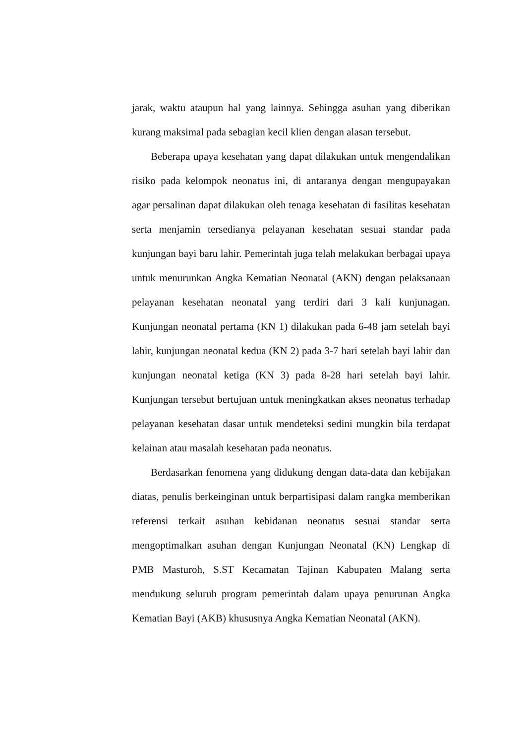jarak, waktu ataupun hal yang lainnya. Sehingga asuhan yang diberikan kurang maksimal pada sebagian kecil klien dengan alasan tersebut.
Beberapa upaya kesehatan yang dapat dilakukan untuk mengendalikan risiko pada kelompok neonatus ini, di antaranya dengan mengupayakan agar persalinan dapat dilakukan oleh tenaga kesehatan di fasilitas kesehatan serta menjamin tersedianya pelayanan kesehatan sesuai standar pada kunjungan bayi baru lahir. Pemerintah juga telah melakukan berbagai upaya untuk menurunkan Angka Kematian Neonatal (AKN) dengan pelaksanaan pelayanan kesehatan neonatal yang terdiri dari 3 kali kunjunagan. Kunjungan neonatal pertama (KN 1) dilakukan pada 6-48 jam setelah bayi lahir, kunjungan neonatal kedua (KN 2) pada 3-7 hari setelah bayi lahir dan kunjungan neonatal ketiga (KN 3) pada 8-28 hari setelah bayi lahir. Kunjungan tersebut bertujuan untuk meningkatkan akses neonatus terhadap pelayanan kesehatan dasar untuk mendeteksi sedini mungkin bila terdapat kelainan atau masalah kesehatan pada neonatus.
Berdasarkan fenomena yang didukung dengan data-data dan kebijakan diatas, penulis berkeinginan untuk berpartisipasi dalam rangka memberikan referensi terkait asuhan kebidanan neonatus sesuai standar serta mengoptimalkan asuhan dengan Kunjungan Neonatal (KN) Lengkap di PMB Masturoh, S.ST Kecamatan Tajinan Kabupaten Malang serta mendukung seluruh program pemerintah dalam upaya penurunan Angka Kematian Bayi (AKB) khususnya Angka Kematian Neonatal (AKN).